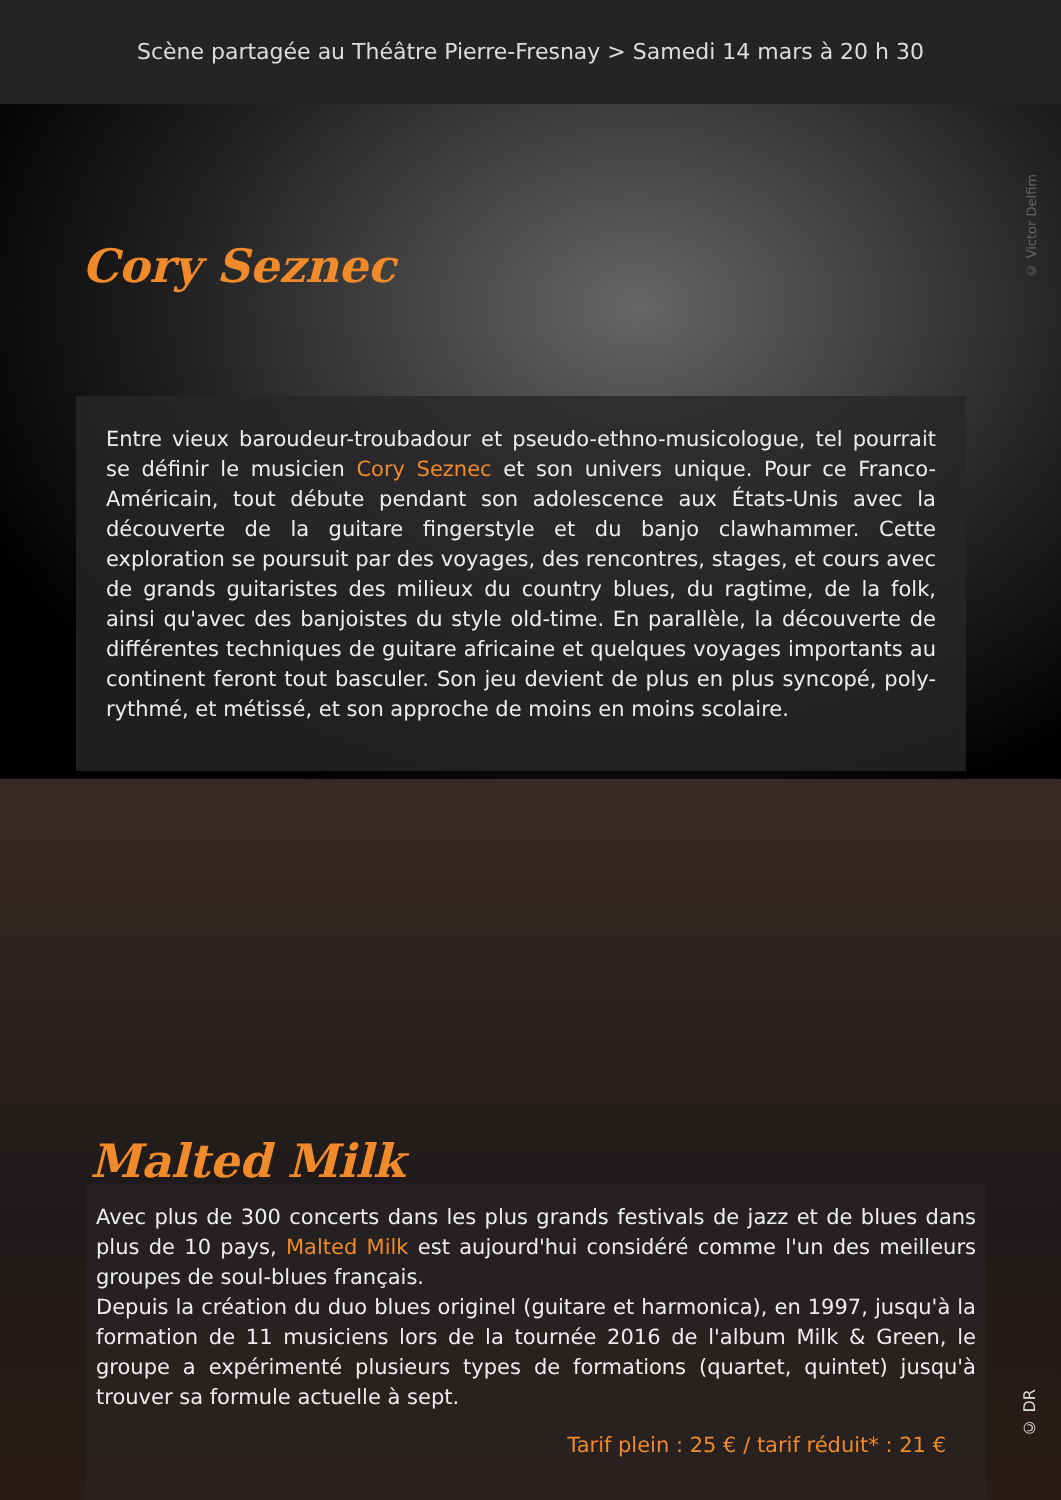Scène partagée au Théâtre Pierre-Fresnay > Samedi 14 mars à 20 h 30
Cory Seznec
© Victor Delfim
Entre vieux baroudeur-troubadour et pseudo-ethno-musicologue, tel pourrait se définir le musicien Cory Seznec et son univers unique. Pour ce Franco-Américain, tout débute pendant son adolescence aux États-Unis avec la découverte de la guitare fingerstyle et du banjo clawhammer. Cette exploration se poursuit par des voyages, des rencontres, stages, et cours avec de grands guitaristes des milieux du country blues, du ragtime, de la folk, ainsi qu'avec des banjoistes du style old-time. En parallèle, la découverte de différentes techniques de guitare africaine et quelques voyages importants au continent feront tout basculer. Son jeu devient de plus en plus syncopé, poly-rythmé, et métissé, et son approche de moins en moins scolaire.
Malted Milk
© DR
Avec plus de 300 concerts dans les plus grands festivals de jazz et de blues dans plus de 10 pays, Malted Milk est aujourd'hui considéré comme l'un des meilleurs groupes de soul-blues français.
Depuis la création du duo blues originel (guitare et harmonica), en 1997, jusqu'à la formation de 11 musiciens lors de la tournée 2016 de l'album Milk & Green, le groupe a expérimenté plusieurs types de formations (quartet, quintet) jusqu'à trouver sa formule actuelle à sept.
Tarif plein : 25 € / tarif réduit* : 21 €